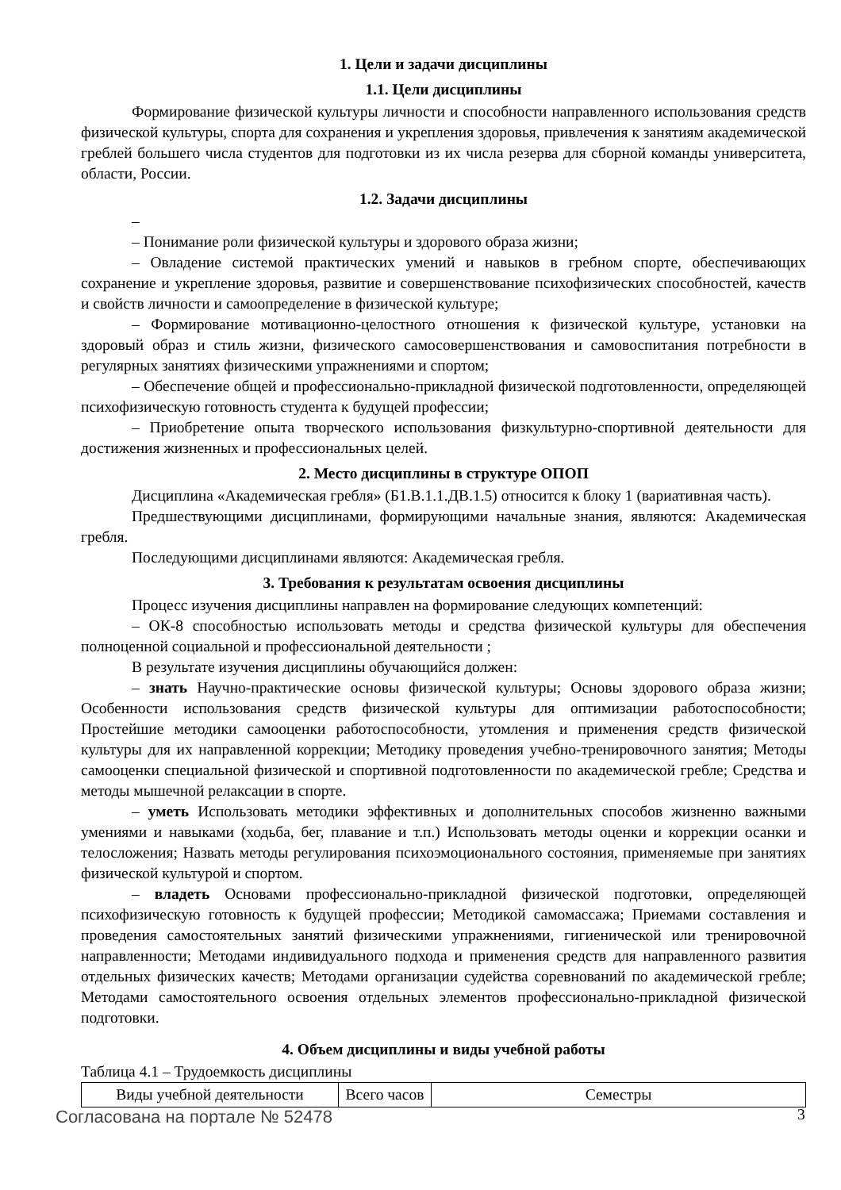1. Цели и задачи дисциплины
1.1. Цели дисциплины
Формирование физической культуры личности и способности направленного использования средств физической культуры, спорта для сохранения и укрепления здоровья, привлечения к занятиям академической греблей большего числа студентов для подготовки из их числа резерва для сборной команды университета, области, России.
1.2. Задачи дисциплины
–
– Понимание роли физической культуры и здорового образа жизни;
– Овладение системой практических умений и навыков в гребном спорте, обеспечивающих сохранение и укрепление здоровья, развитие и совершенствование психофизических способностей, качеств и свойств личности и самоопределение в физической культуре;
– Формирование мотивационно-целостного отношения к физической культуре, установки на здоровый образ и стиль жизни, физического самосовершенствования и самовоспитания потребности в регулярных занятиях физическими упражнениями и спортом;
– Обеспечение общей и профессионально-прикладной физической подготовленности, определяющей психофизическую готовность студента к будущей профессии;
– Приобретение опыта творческого использования физкультурно-спортивной деятельности для достижения жизненных и профессиональных целей.
2. Место дисциплины в структуре ОПОП
Дисциплина «Академическая гребля» (Б1.В.1.1.ДВ.1.5) относится к блоку 1 (вариативная часть).
Предшествующими дисциплинами, формирующими начальные знания, являются: Академическая гребля.
Последующими дисциплинами являются: Академическая гребля.
3. Требования к результатам освоения дисциплины
Процесс изучения дисциплины направлен на формирование следующих компетенций:
– ОК-8 способностью использовать методы и средства физической культуры для обеспечения полноценной социальной и профессиональной деятельности ;
В результате изучения дисциплины обучающийся должен:
– знать Научно-практические основы физической культуры; Основы здорового образа жизни; Особенности использования средств физической культуры для оптимизации работоспособности; Простейшие методики самооценки работоспособности, утомления и применения средств физической культуры для их направленной коррекции; Методику проведения учебно-тренировочного занятия; Методы самооценки специальной физической и спортивной подготовленности по академической гребле; Средства и методы мышечной релаксации в спорте.
– уметь Использовать методики эффективных и дополнительных способов жизненно важными умениями и навыками (ходьба, бег, плавание и т.п.) Использовать методы оценки и коррекции осанки и телосложения; Назвать методы регулирования психоэмоционального состояния, применяемые при занятиях физической культурой и спортом.
– владеть Основами профессионально-прикладной физической подготовки, определяющей психофизическую готовность к будущей профессии; Методикой самомассажа; Приемами составления и проведения самостоятельных занятий физическими упражнениями, гигиенической или тренировочной направленности; Методами индивидуального подхода и применения средств для направленного развития отдельных физических качеств; Методами организации судейства соревнований по академической гребле; Методами самостоятельного освоения отдельных элементов профессионально-прикладной физической подготовки.
4. Объем дисциплины и виды учебной работы
Таблица 4.1 – Трудоемкость дисциплины
| Виды учебной деятельности | Всего часов | Семестры |
Согласована на портале № 52478 3